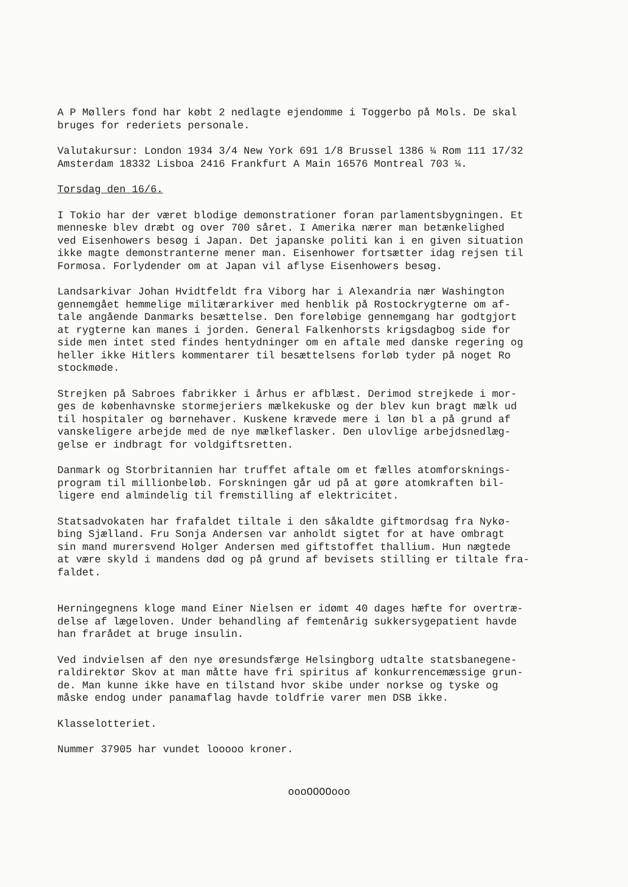A P Møllers fond har købt 2 nedlagte ejendomme i Toggerbo på Mols. De skal bruges for rederiets personale.
Valutakursur: London 1934 3/4 New York 691 1/8 Brussel 1386 ¼ Rom 111 17/32 Amsterdam 18332 Lisboa 2416 Frankfurt A Main 16576 Montreal 703 ¼.
Torsdag den 16/6.
I Tokio har der været blodige demonstrationer foran parlamentsbygningen. Et menneske blev dræbt og over 700 såret. I Amerika nærer man betænkelighed ved Eisenhowers besøg i Japan. Det japanske politi kan i en given situation ikke magte demonstranterne mener man. Eisenhower fortsætter idag rejsen til Formosa. Forlydender om at Japan vil aflyse Eisenhowers besøg.
Landsarkivar Johan Hvidtfeldt fra Viborg har i Alexandria nær Washington gennemgået hemmelige militærarkiver med henblik på Rostockrygterne om af- tale angående Danmarks besættelse. Den foreløbige gennemgang har godtgjort at rygterne kan manes i jorden. General Falkenhorsts krigsdagbog side for side men intet sted findes hentydninger om en aftale med danske regering og heller ikke Hitlers kommentarer til besættelsens forløb tyder på noget Ro stockmøde.
Strejken på Sabroes fabrikker i århus er afblæst. Derimod strejkede i mor- ges de københavnske stormejeriers mælkekuske og der blev kun bragt mælk ud til hospitaler og børnehaver. Kuskene krævede mere i løn bl a på grund af vanskeligere arbejde med de nye mælkeflasker. Den ulovlige arbejdsnedlæg- gelse er indbragt for voldgiftsretten.
Danmark og Storbritannien har truffet aftale om et fælles atomforsknings- program til millionbeløb. Forskningen går ud på at gøre atomkraften bil- ligere end almindelig til fremstilling af elektricitet.
Statsadvokaten har frafaldet tiltale i den såkaldte giftmordsag fra Nykø- bing Sjælland. Fru Sonja Andersen var anholdt sigtet for at have ombragt sin mand murersvend Holger Andersen med giftstoffet thallium. Hun nægtede at være skyld i mandens død og på grund af bevisets stilling er tiltale fra- faldet.
Herningegnens kloge mand Einer Nielsen er idømt 40 dages hæfte for overtræ- delse af lægeloven. Under behandling af femtenårig sukkersygepatient havde han frarådet at bruge insulin.
Ved indvielsen af den nye øresundsfærge Helsingborg udtalte statsbanegene- raldirektør Skov at man måtte have fri spiritus af konkurrencemæssige grun- de. Man kunne ikke have en tilstand hvor skibe under norkse og tyske og måske endog under panamaflag havde toldfrie varer men DSB ikke.
Klasselotteriet.
Nummer 37905 har vundet looooo kroner.
oooOOOOooo